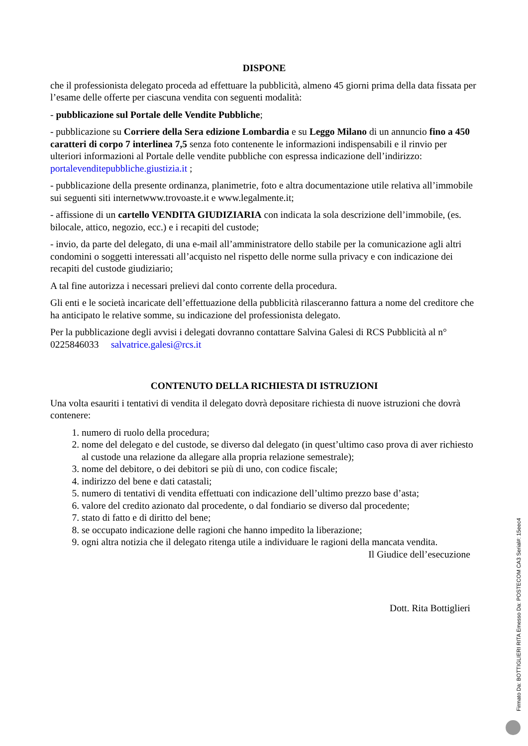DISPONE
che il professionista delegato proceda ad effettuare la pubblicità, almeno 45 giorni prima della data fissata per l’esame delle offerte per ciascuna vendita con seguenti modalità:
- pubblicazione sul Portale delle Vendite Pubbliche;
- pubblicazione su Corriere della Sera edizione Lombardia e su Leggo Milano di un annuncio fino a 450 caratteri di corpo 7 interlinea 7,5 senza foto contenente le informazioni indispensabili e il rinvio per ulteriori informazioni al Portale delle vendite pubbliche con espressa indicazione dell’indirizzo: portalevenditepubbliche.giustizia.it ;
- pubblicazione della presente ordinanza, planimetrie, foto e altra documentazione utile relativa all’immobile sui seguenti siti internetwww.trovoaste.it e www.legalmente.it;
- affissione di un cartello VENDITA GIUDIZIARIA con indicata la sola descrizione dell’immobile, (es. bilocale, attico, negozio, ecc.) e i recapiti del custode;
- invio, da parte del delegato, di una e-mail all’amministratore dello stabile per la comunicazione agli altri condomini o soggetti interessati all’acquisto nel rispetto delle norme sulla privacy e con indicazione dei recapiti del custode giudiziario;
A tal fine autorizza i necessari prelievi dal conto corrente della procedura.
Gli enti e le società incaricate dell’effettuazione della pubblicità rilasceranno fattura a nome del creditore che ha anticipato le relative somme, su indicazione del professionista delegato.
Per la pubblicazione degli avvisi i delegati dovranno contattare Salvina Galesi di RCS Pubblicità al n° 0225846033 salvatrice.galesi@rcs.it
CONTENUTO DELLA RICHIESTA DI ISTRUZIONI
Una volta esauriti i tentativi di vendita il delegato dovrà depositare richiesta di nuove istruzioni che dovrà contenere:
1. numero di ruolo della procedura;
2. nome del delegato e del custode, se diverso dal delegato (in quest’ultimo caso prova di aver richiesto al custode una relazione da allegare alla propria relazione semestrale);
3. nome del debitore, o dei debitori se più di uno, con codice fiscale;
4. indirizzo del bene e dati catastali;
5. numero di tentativi di vendita effettuati con indicazione dell’ultimo prezzo base d’asta;
6. valore del credito azionato dal procedente, o dal fondiario se diverso dal procedente;
7. stato di fatto e di diritto del bene;
8. se occupato indicazione delle ragioni che hanno impedito la liberazione;
9. ogni altra notizia che il delegato ritenga utile a individuare le ragioni della mancata vendita.
Il Giudice dell’esecuzione
Dott. Rita Bottiglieri
Firmato Da: BOTTIGLIERI RITA Emesso Da: POSTECOM CA3 Serial#: 15eec4